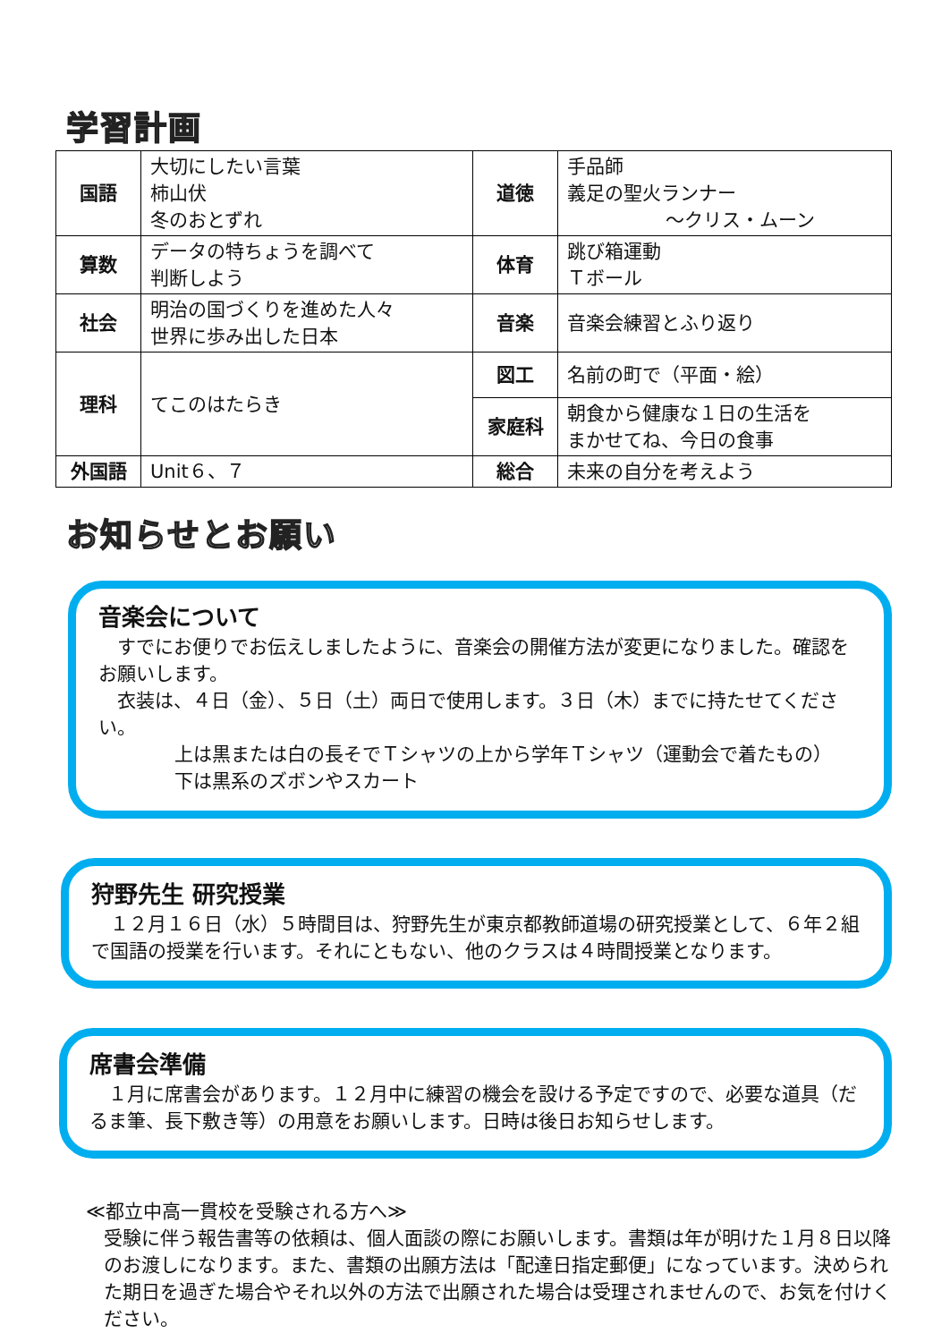学習計画
| 国語 | 大切にしたい言葉 柿山伏 冬のおとずれ | 道徳 | 手品師 義足の聖火ランナー ～クリス・ムーン |
| 算数 | データの特ちょうを調べて 判断しよう | 体育 | 跳び箱運動 Ｔボール |
| 社会 | 明治の国づくりを進めた人々 世界に歩み出した日本 | 音楽 | 音楽会練習とふり返り |
| 理科 | てこのはたらき | 図工 | 名前の町で（平面・絵） |
| | | 家庭科 | 朝食から健康な１日の生活を まかせてね、今日の食事 |
| 外国語 | Unit６、７ | 総合 | 未来の自分を考えよう |
お知らせとお願い
音楽会について
　すでにお便りでお伝えしましたように、音楽会の開催方法が変更になりました。確認をお願いします。
　衣装は、４日（金）、５日（土）両日で使用します。３日（木）までに持たせてください。
上は黒または白の長そでＴシャツの上から学年Ｔシャツ（運動会で着たもの）
下は黒系のズボンやスカート
狩野先生 研究授業
　１２月１６日（水）５時間目は、狩野先生が東京都教師道場の研究授業として、６年２組で国語の授業を行います。それにともない、他のクラスは４時間授業となります。
席書会準備
　１月に席書会があります。１２月中に練習の機会を設ける予定ですので、必要な道具（だるま筆、長下敷き等）の用意をお願いします。日時は後日お知らせします。
≪都立中高一貫校を受験される方へ≫
受験に伴う報告書等の依頼は、個人面談の際にお願いします。書類は年が明けた１月８日以降のお渡しになります。また、書類の出願方法は「配達日指定郵便」になっています。決められた期日を過ぎた場合やそれ以外の方法で出願された場合は受理されませんので、お気を付けください。